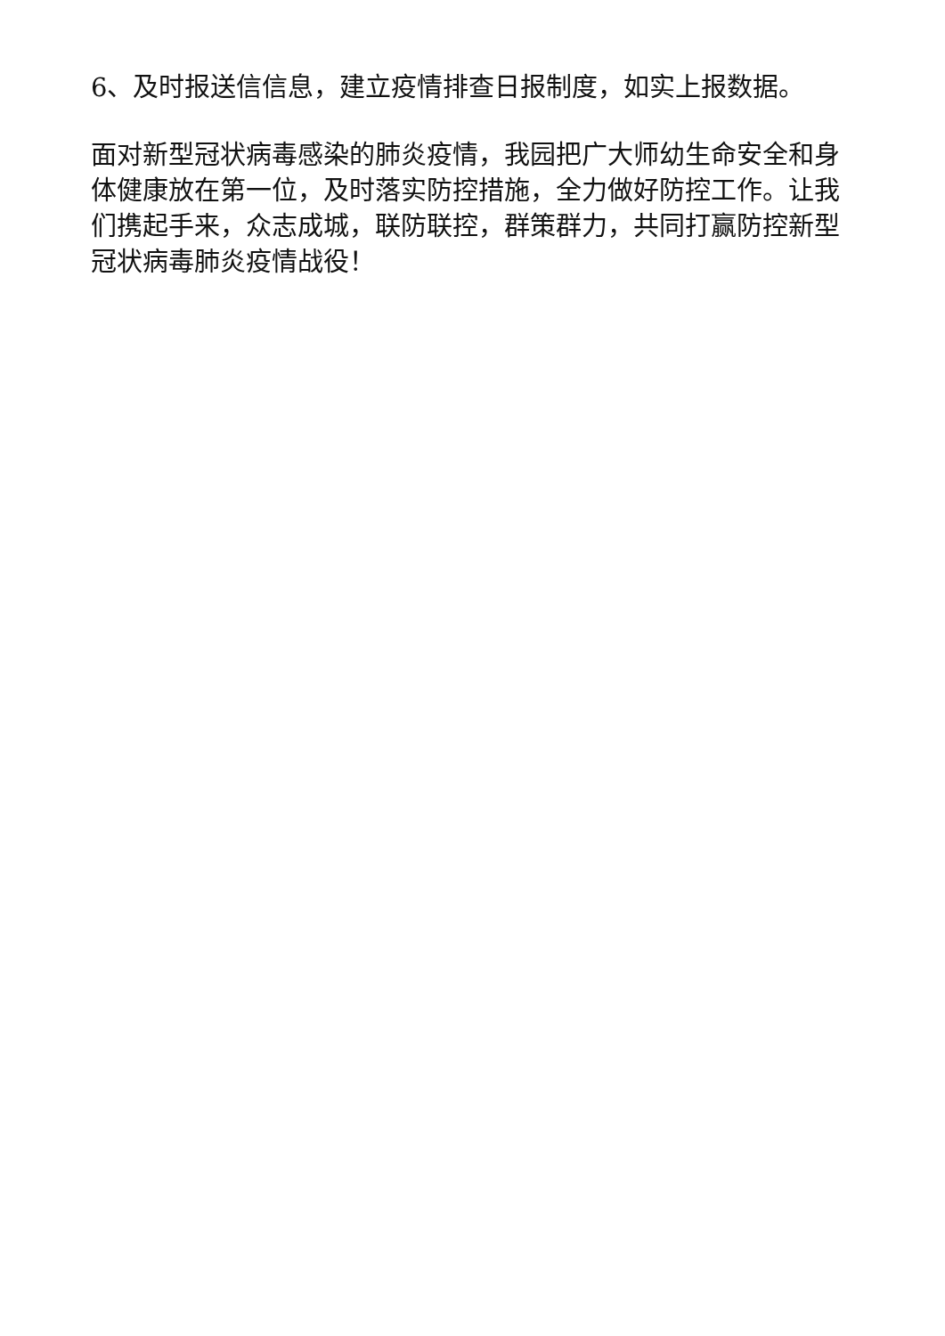6、及时报送信信息，建立疫情排查日报制度，如实上报数据。
面对新型冠状病毒感染的肺炎疫情，我园把广大师幼生命安全和身体健康放在第一位，及时落实防控措施，全力做好防控工作。让我们携起手来，众志成城，联防联控，群策群力，共同打赢防控新型冠状病毒肺炎疫情战役！